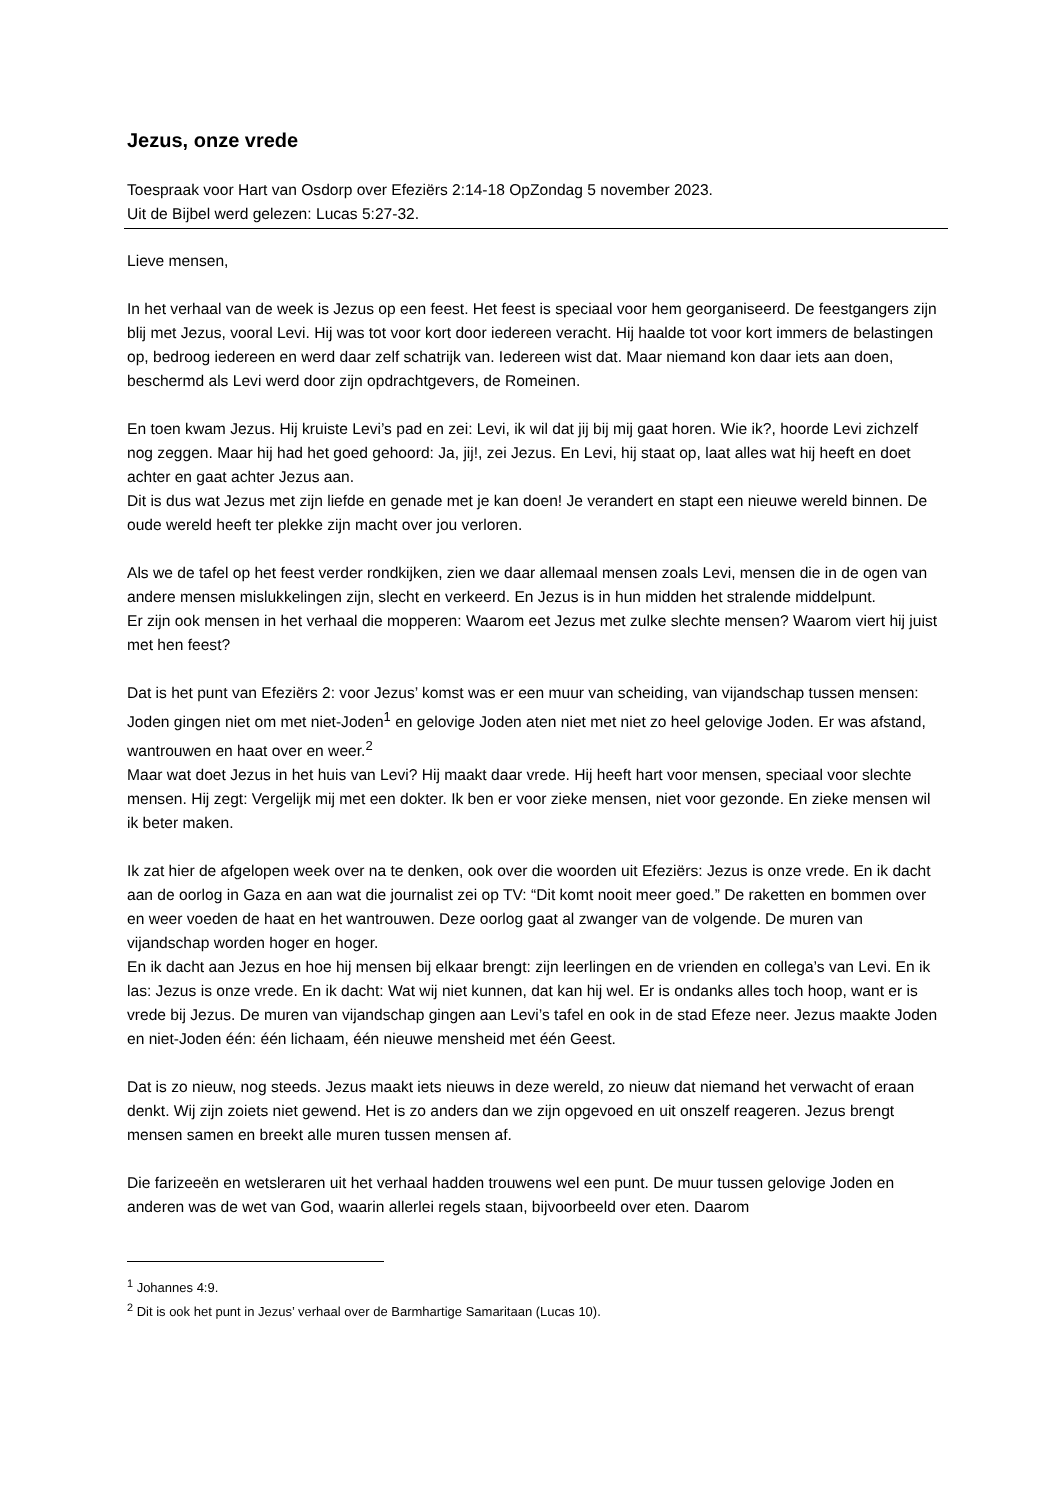Jezus, onze vrede
Toespraak voor Hart van Osdorp over Efeziërs 2:14-18 OpZondag 5 november 2023.
Uit de Bijbel werd gelezen: Lucas 5:27-32.
Lieve mensen,
In het verhaal van de week is Jezus op een feest. Het feest is speciaal voor hem georganiseerd. De feestgangers zijn blij met Jezus, vooral Levi. Hij was tot voor kort door iedereen veracht. Hij haalde tot voor kort immers de belastingen op, bedroog iedereen en werd daar zelf schatrijk van. Iedereen wist dat. Maar niemand kon daar iets aan doen, beschermd als Levi werd door zijn opdrachtgevers, de Romeinen.
En toen kwam Jezus. Hij kruiste Levi’s pad en zei: Levi, ik wil dat jij bij mij gaat horen. Wie ik?, hoorde Levi zichzelf nog zeggen. Maar hij had het goed gehoord: Ja, jij!, zei Jezus. En Levi, hij staat op, laat alles wat hij heeft en doet achter en gaat achter Jezus aan.
Dit is dus wat Jezus met zijn liefde en genade met je kan doen! Je verandert en stapt een nieuwe wereld binnen. De oude wereld heeft ter plekke zijn macht over jou verloren.
Als we de tafel op het feest verder rondkijken, zien we daar allemaal mensen zoals Levi, mensen die in de ogen van andere mensen mislukkelingen zijn, slecht en verkeerd. En Jezus is in hun midden het stralende middelpunt.
Er zijn ook mensen in het verhaal die mopperen: Waarom eet Jezus met zulke slechte mensen? Waarom viert hij juist met hen feest?
Dat is het punt van Efeziërs 2: voor Jezus’ komst was er een muur van scheiding, van vijandschap tussen mensen: Joden gingen niet om met niet-Joden<sup>1</sup> en gelovige Joden aten niet met niet zo heel gelovige Joden. Er was afstand, wantrouwen en haat over en weer.<sup>2</sup>
Maar wat doet Jezus in het huis van Levi? Hij maakt daar vrede. Hij heeft hart voor mensen, speciaal voor slechte mensen. Hij zegt: Vergelijk mij met een dokter. Ik ben er voor zieke mensen, niet voor gezonde. En zieke mensen wil ik beter maken.
Ik zat hier de afgelopen week over na te denken, ook over die woorden uit Efeziërs: Jezus is onze vrede. En ik dacht aan de oorlog in Gaza en aan wat die journalist zei op TV: “Dit komt nooit meer goed.” De raketten en bommen over en weer voeden de haat en het wantrouwen. Deze oorlog gaat al zwanger van de volgende. De muren van vijandschap worden hoger en hoger.
En ik dacht aan Jezus en hoe hij mensen bij elkaar brengt: zijn leerlingen en de vrienden en collega’s van Levi. En ik las: Jezus is onze vrede. En ik dacht: Wat wij niet kunnen, dat kan hij wel. Er is ondanks alles toch hoop, want er is vrede bij Jezus. De muren van vijandschap gingen aan Levi’s tafel en ook in de stad Efeze neer. Jezus maakte Joden en niet-Joden één: één lichaam, één nieuwe mensheid met één Geest.
Dat is zo nieuw, nog steeds. Jezus maakt iets nieuws in deze wereld, zo nieuw dat niemand het verwacht of eraan denkt. Wij zijn zoiets niet gewend. Het is zo anders dan we zijn opgevoed en uit onszelf reageren. Jezus brengt mensen samen en breekt alle muren tussen mensen af.
Die farizeeën en wetsleraren uit het verhaal hadden trouwens wel een punt. De muur tussen gelovige Joden en anderen was de wet van God, waarin allerlei regels staan, bijvoorbeeld over eten. Daarom
<sup>1</sup> Johannes 4:9.
<sup>2</sup> Dit is ook het punt in Jezus’ verhaal over de Barmhartige Samaritaan (Lucas 10).